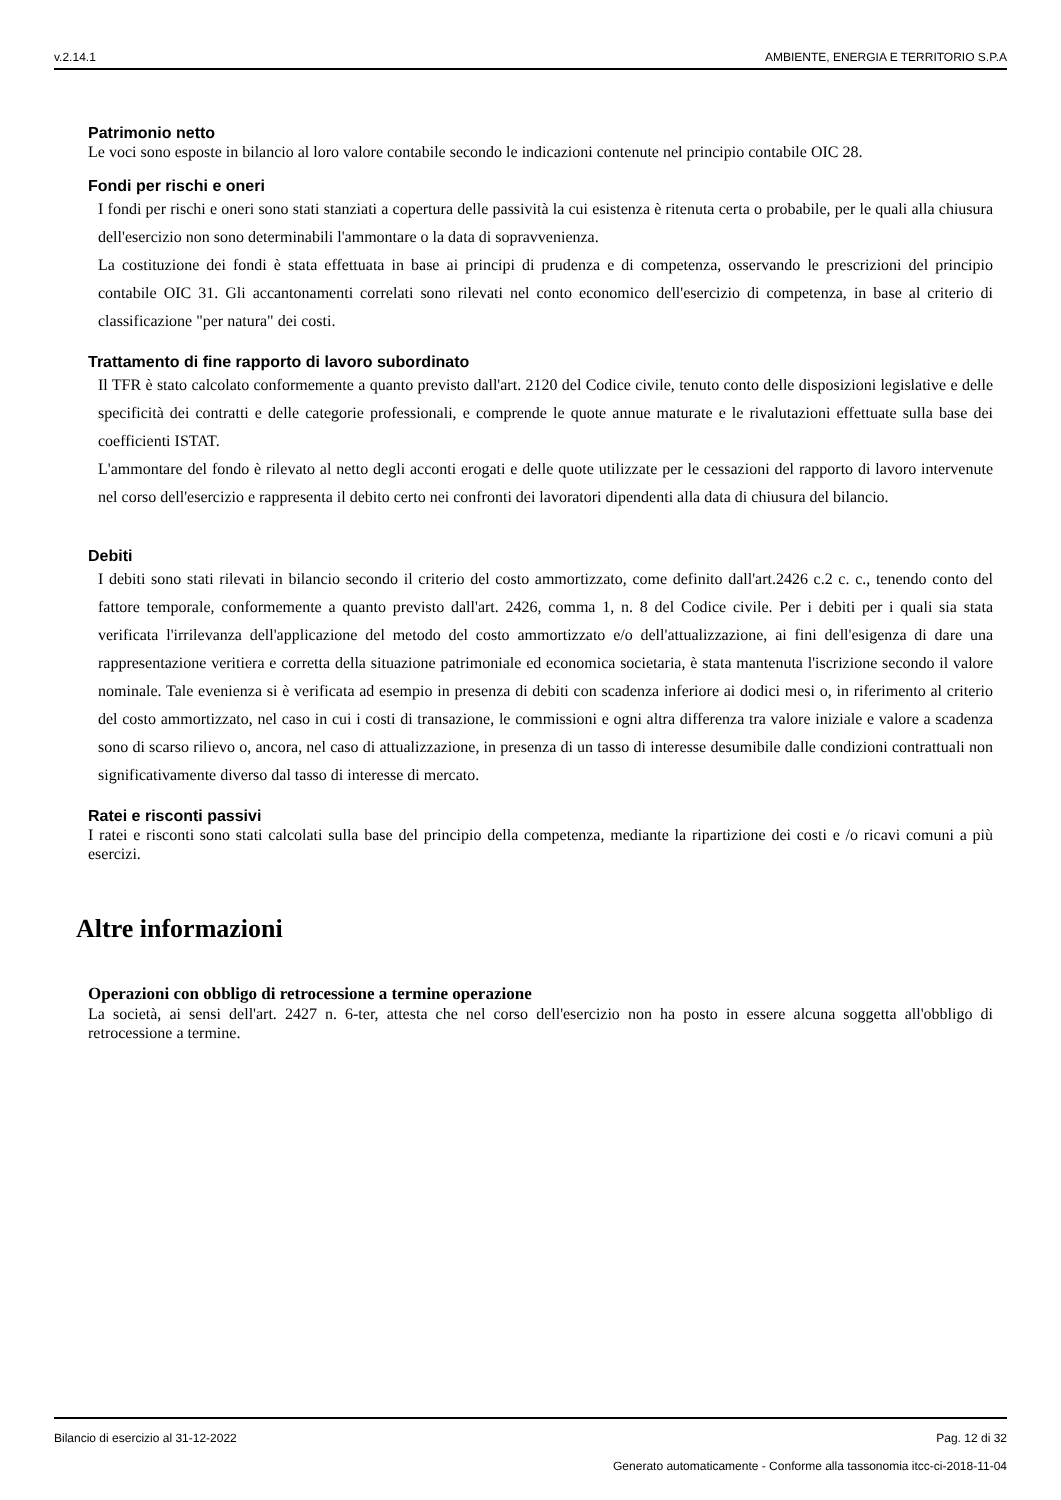v.2.14.1 AMBIENTE, ENERGIA E TERRITORIO S.P.A
Patrimonio netto
Le voci sono esposte in bilancio al loro valore contabile secondo le indicazioni contenute nel principio contabile OIC 28.
Fondi per rischi e oneri
I fondi per rischi e oneri sono stati stanziati a copertura delle passività la cui esistenza è ritenuta certa o probabile, per le quali alla chiusura dell'esercizio non sono determinabili l'ammontare o la data di sopravvenienza.
La costituzione dei fondi è stata effettuata in base ai principi di prudenza e di competenza, osservando le prescrizioni del principio contabile OIC 31. Gli accantonamenti correlati sono rilevati nel conto economico dell'esercizio di competenza, in base al criterio di classificazione "per natura" dei costi.
Trattamento di fine rapporto di lavoro subordinato
Il TFR è stato calcolato conformemente a quanto previsto dall'art. 2120 del Codice civile, tenuto conto delle disposizioni legislative e delle specificità dei contratti e delle categorie professionali, e comprende le quote annue maturate e le rivalutazioni effettuate sulla base dei coefficienti ISTAT.
L'ammontare del fondo è rilevato al netto degli acconti erogati e delle quote utilizzate per le cessazioni del rapporto di lavoro intervenute nel corso dell'esercizio e rappresenta il debito certo nei confronti dei lavoratori dipendenti alla data di chiusura del bilancio.
Debiti
I debiti sono stati rilevati in bilancio secondo il criterio del costo ammortizzato, come definito dall'art.2426 c.2 c. c., tenendo conto del fattore temporale, conformemente a quanto previsto dall'art. 2426, comma 1, n. 8 del Codice civile. Per i debiti per i quali sia stata verificata l'irrilevanza dell'applicazione del metodo del costo ammortizzato e/o dell'attualizzazione, ai fini dell'esigenza di dare una rappresentazione veritiera e corretta della situazione patrimoniale ed economica societaria, è stata mantenuta l'iscrizione secondo il valore nominale. Tale evenienza si è verificata ad esempio in presenza di debiti con scadenza inferiore ai dodici mesi o, in riferimento al criterio del costo ammortizzato, nel caso in cui i costi di transazione, le commissioni e ogni altra differenza tra valore iniziale e valore a scadenza sono di scarso rilievo o, ancora, nel caso di attualizzazione, in presenza di un tasso di interesse desumibile dalle condizioni contrattuali non significativamente diverso dal tasso di interesse di mercato.
Ratei e risconti passivi
I ratei e risconti sono stati calcolati sulla base del principio della competenza, mediante la ripartizione dei costi e /o ricavi comuni a più esercizi.
Altre informazioni
Operazioni con obbligo di retrocessione a termine operazione
La società, ai sensi dell'art. 2427 n. 6-ter, attesta che nel corso dell'esercizio non ha posto in essere alcuna soggetta all'obbligo di retrocessione a termine.
Bilancio di esercizio al 31-12-2022 Pag. 12 di 32
Generato automaticamente - Conforme alla tassonomia itcc-ci-2018-11-04